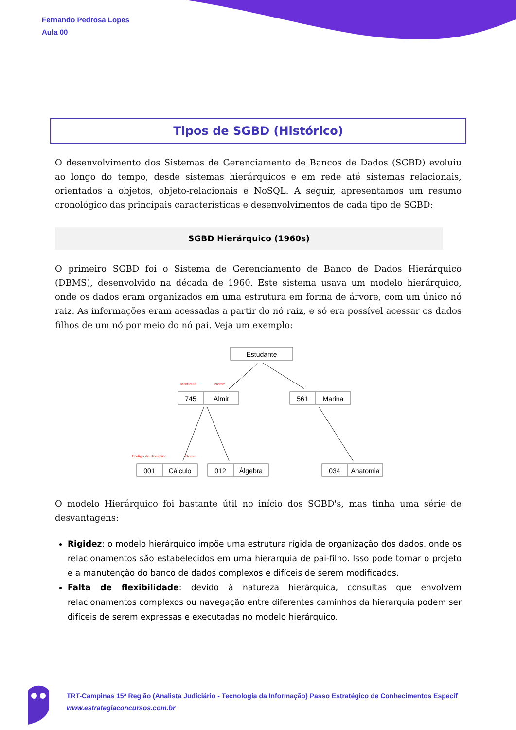Fernando Pedrosa Lopes
Aula 00
Tipos de SGBD (Histórico)
O desenvolvimento dos Sistemas de Gerenciamento de Bancos de Dados (SGBD) evoluiu ao longo do tempo, desde sistemas hierárquicos e em rede até sistemas relacionais, orientados a objetos, objeto-relacionais e NoSQL. A seguir, apresentamos um resumo cronológico das principais características e desenvolvimentos de cada tipo de SGBD:
SGBD Hierárquico (1960s)
O primeiro SGBD foi o Sistema de Gerenciamento de Banco de Dados Hierárquico (DBMS), desenvolvido na década de 1960. Este sistema usava um modelo hierárquico, onde os dados eram organizados em uma estrutura em forma de árvore, com um único nó raiz. As informações eram acessadas a partir do nó raiz, e só era possível acessar os dados filhos de um nó por meio do nó pai. Veja um exemplo:
Estudante
745
Almir
561
Marina
001
Cálculo
012
Álgebra
034
Anatomia
Matrícula
Nome
Código da disciplina
Nome
O modelo Hierárquico foi bastante útil no início dos SGBD's, mas tinha uma série de desvantagens:
Rigidez: o modelo hierárquico impõe uma estrutura rígida de organização dos dados, onde os relacionamentos são estabelecidos em uma hierarquia de pai-filho. Isso pode tornar o projeto e a manutenção do banco de dados complexos e difíceis de serem modificados.
Falta de flexibilidade: devido à natureza hierárquica, consultas que envolvem relacionamentos complexos ou navegação entre diferentes caminhos da hierarquia podem ser difíceis de serem expressas e executadas no modelo hierárquico.
TRT-Campinas 15ª Região (Analista Judiciário - Tecnologia da Informação) Passo Estratégico de Conhecimentos Específ
www.estrategiaconcursos.com.br